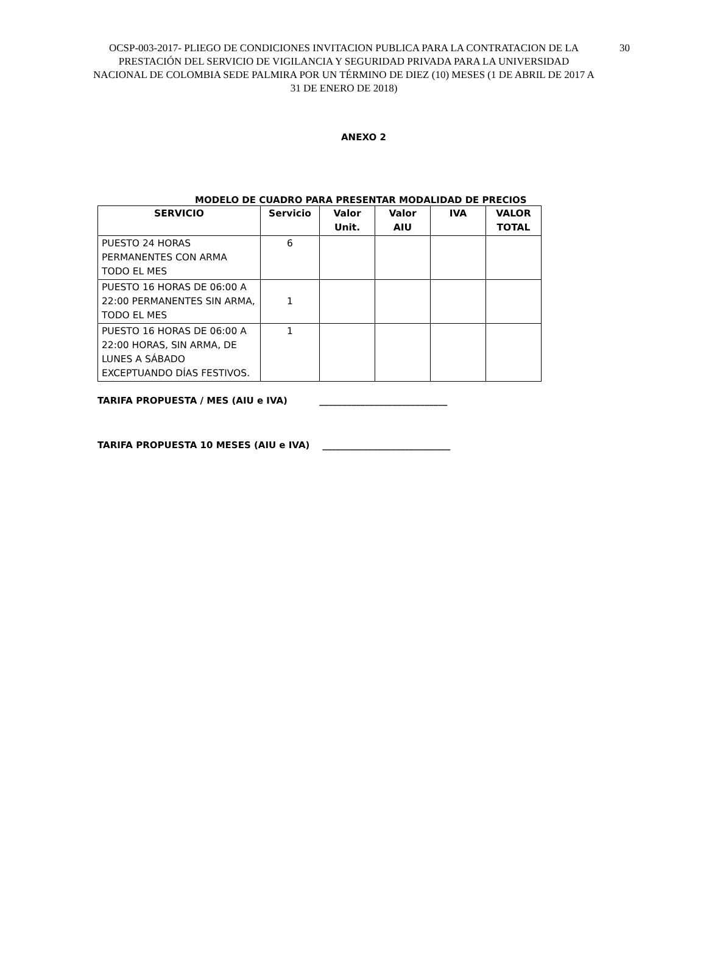30 OCSP-003-2017- PLIEGO DE CONDICIONES INVITACION PUBLICA PARA LA CONTRATACION DE LA PRESTACIÓN DEL SERVICIO DE VIGILANCIA Y SEGURIDAD PRIVADA PARA LA UNIVERSIDAD NACIONAL DE COLOMBIA SEDE PALMIRA POR UN TÉRMINO DE DIEZ (10) MESES (1 DE ABRIL DE 2017 A 31 DE ENERO DE 2018)
ANEXO 2
MODELO DE CUADRO PARA PRESENTAR MODALIDAD DE PRECIOS
| SERVICIO | Servicio | Valor Unit. | Valor AIU | IVA | VALOR TOTAL |
| --- | --- | --- | --- | --- | --- |
| PUESTO 24 HORAS PERMANENTES CON ARMA TODO EL MES | 6 | | | | |
| PUESTO 16 HORAS DE 06:00 A 22:00 PERMANENTES SIN ARMA, TODO EL MES | 1 | | | | |
| PUESTO 16 HORAS DE 06:00 A 22:00 HORAS, SIN ARMA, DE LUNES A SÁBADO EXCEPTUANDO DÍAS FESTIVOS. | 1 | | | | |
TARIFA PROPUESTA / MES (AIU e IVA) ____________________________
TARIFA PROPUESTA 10 MESES (AIU e IVA) ____________________________